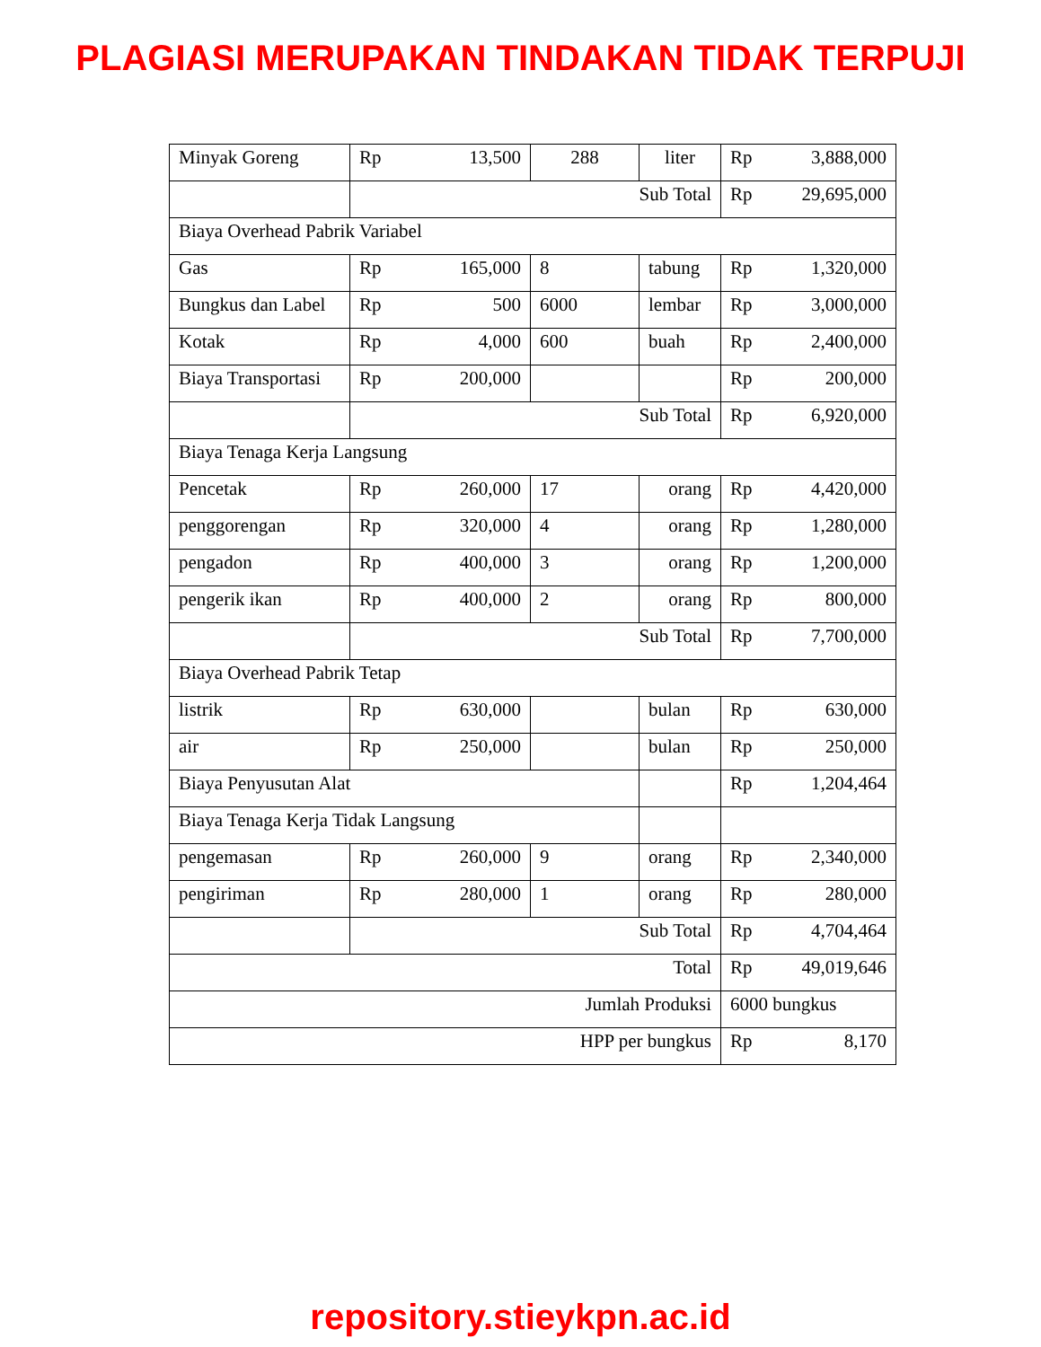PLAGIASI MERUPAKAN TINDAKAN TIDAK TERPUJI
| Minyak Goreng | Rp 13,500 | 288 | liter | Rp 3,888,000 |
| | Sub Total | | | Rp 29,695,000 |
| Biaya Overhead Pabrik Variabel | | | | |
| Gas | Rp 165,000 | 8 | tabung | Rp 1,320,000 |
| Bungkus dan Label | Rp 500 | 6000 | lembar | Rp 3,000,000 |
| Kotak | Rp 4,000 | 600 | buah | Rp 2,400,000 |
| Biaya Transportasi | Rp 200,000 | | | Rp 200,000 |
| | Sub Total | | | Rp 6,920,000 |
| Biaya Tenaga Kerja Langsung | | | | |
| Pencetak | Rp 260,000 | 17 | orang | Rp 4,420,000 |
| penggorengan | Rp 320,000 | 4 | orang | Rp 1,280,000 |
| pengadon | Rp 400,000 | 3 | orang | Rp 1,200,000 |
| pengerik ikan | Rp 400,000 | 2 | orang | Rp 800,000 |
| | Sub Total | | | Rp 7,700,000 |
| Biaya Overhead Pabrik Tetap | | | | |
| listrik | Rp 630,000 | | bulan | Rp 630,000 |
| air | Rp 250,000 | | bulan | Rp 250,000 |
| Biaya Penyusutan Alat | | | | Rp 1,204,464 |
| Biaya Tenaga Kerja Tidak Langsung | | | | |
| pengemasan | Rp 260,000 | 9 | orang | Rp 2,340,000 |
| pengiriman | Rp 280,000 | 1 | orang | Rp 280,000 |
| | Sub Total | | | Rp 4,704,464 |
| Total | | | | Rp 49,019,646 |
| Jumlah Produksi | | | | 6000 bungkus |
| HPP per bungkus | | | | Rp 8,170 |
repository.stieykpn.ac.id